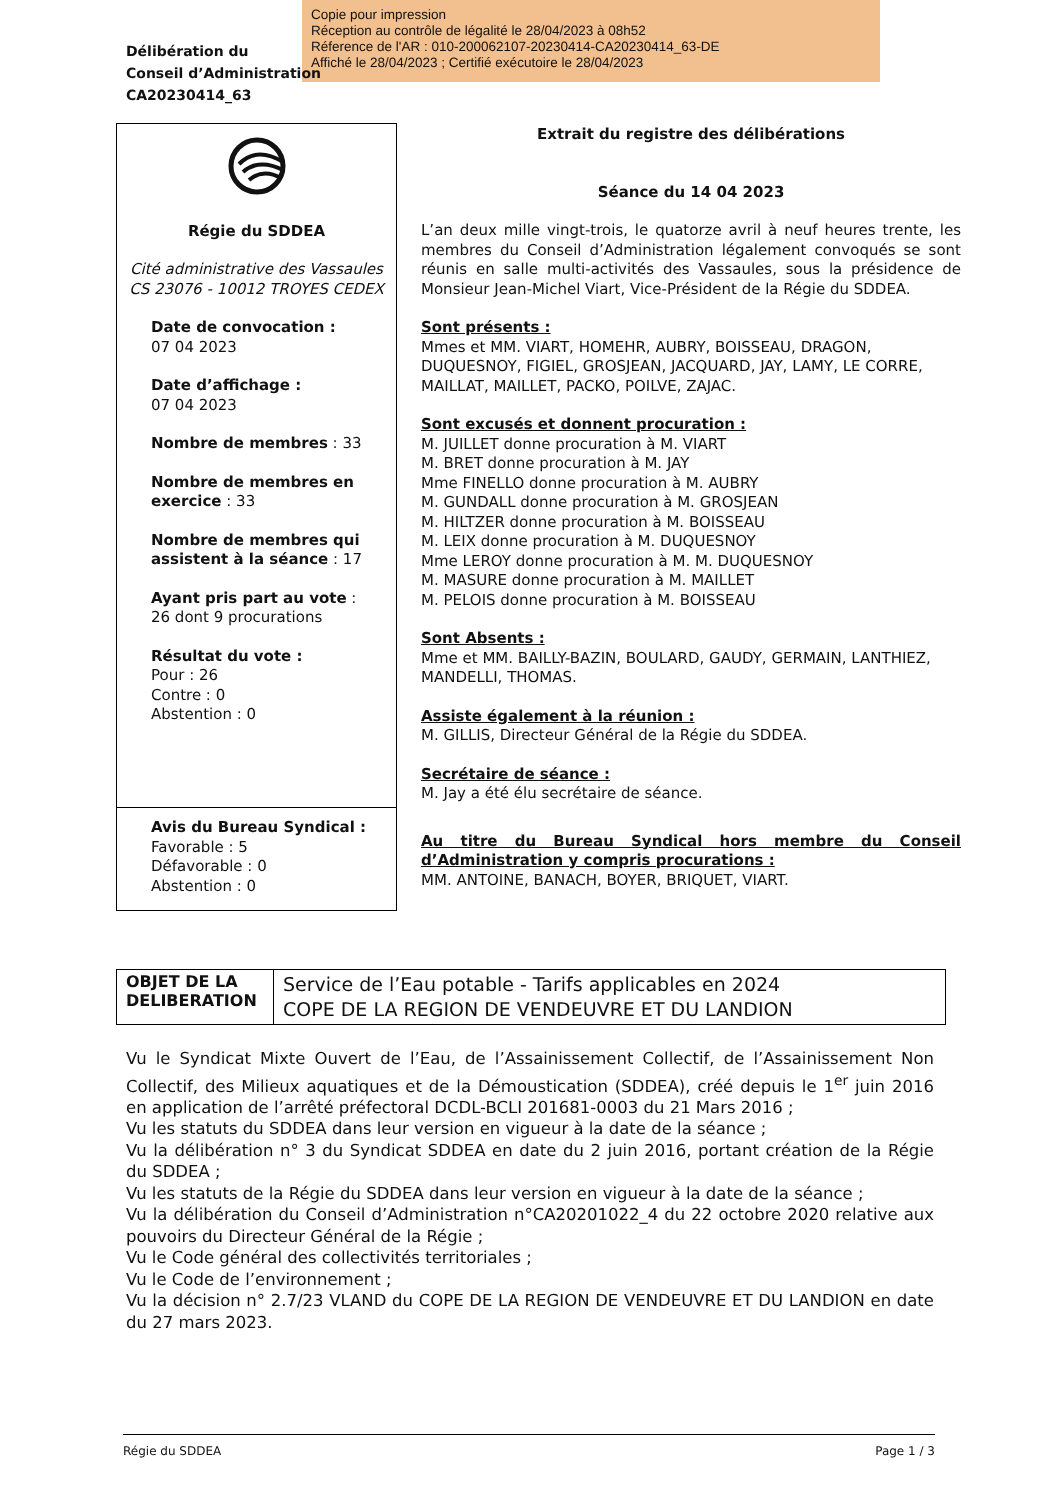Copie pour impression
Réception au contrôle de légalité le 28/04/2023 à 08h52
Réference de l'AR : 010-200062107-20230414-CA20230414_63-DE
Affiché le 28/04/2023 ; Certifié exécutoire le 28/04/2023
Délibération du
Conseil d’Administration
CA20230414_63
Régie du SDDEA
Cité administrative des Vassaules
CS 23076 - 10012 TROYES CEDEX
Date de convocation :
07 04 2023
Date d’affichage :
07 04 2023
Nombre de membres : 33
Nombre de membres en exercice : 33
Nombre de membres qui assistent à la séance : 17
Ayant pris part au vote :
26 dont 9 procurations
Résultat du vote :
Pour : 26
Contre : 0
Abstention : 0
Avis du Bureau Syndical :
Favorable : 5
Défavorable : 0
Abstention : 0
Extrait du registre des délibérations
Séance du 14 04 2023
L’an deux mille vingt-trois, le quatorze avril à neuf heures trente, les membres du Conseil d’Administration légalement convoqués se sont réunis en salle multi-activités des Vassaules, sous la présidence de Monsieur Jean-Michel Viart, Vice-Président de la Régie du SDDEA.
Sont présents :
Mmes et MM. VIART, HOMEHR, AUBRY, BOISSEAU, DRAGON, DUQUESNOY, FIGIEL, GROSJEAN, JACQUARD, JAY, LAMY, LE CORRE, MAILLAT, MAILLET, PACKO, POILVE, ZAJAC.
Sont excusés et donnent procuration :
M. JUILLET donne procuration à M. VIART
M. BRET donne procuration à M. JAY
Mme FINELLO donne procuration à M. AUBRY
M. GUNDALL donne procuration à M. GROSJEAN
M. HILTZER donne procuration à M. BOISSEAU
M. LEIX donne procuration à M. DUQUESNOY
Mme LEROY donne procuration à M. M. DUQUESNOY
M. MASURE donne procuration à M. MAILLET
M. PELOIS donne procuration à M. BOISSEAU
Sont Absents :
Mme et MM. BAILLY-BAZIN, BOULARD, GAUDY, GERMAIN, LANTHIEZ, MANDELLI, THOMAS.
Assiste également à la réunion :
M. GILLIS, Directeur Général de la Régie du SDDEA.
Secrétaire de séance :
M. Jay a été élu secrétaire de séance.
Au titre du Bureau Syndical hors membre du Conseil d’Administration y compris procurations :
MM. ANTOINE, BANACH, BOYER, BRIQUET, VIART.
| OBJET DE LA DELIBERATION | Service de l’Eau potable - Tarifs applicables en 2024 COPE DE LA REGION DE VENDEUVRE ET DU LANDION |
Vu le Syndicat Mixte Ouvert de l’Eau, de l’Assainissement Collectif, de l’Assainissement Non Collectif, des Milieux aquatiques et de la Démoustication (SDDEA), créé depuis le 1<sup>er</sup> juin 2016 en application de l’arrêté préfectoral DCDL-BCLI 201681-0003 du 21 Mars 2016 ;
Vu les statuts du SDDEA dans leur version en vigueur à la date de la séance ;
Vu la délibération n° 3 du Syndicat SDDEA en date du 2 juin 2016, portant création de la Régie du SDDEA ;
Vu les statuts de la Régie du SDDEA dans leur version en vigueur à la date de la séance ;
Vu la délibération du Conseil d’Administration n°CA20201022_4 du 22 octobre 2020 relative aux pouvoirs du Directeur Général de la Régie ;
Vu le Code général des collectivités territoriales ;
Vu le Code de l’environnement ;
Vu la décision n° 2.7/23 VLAND du COPE DE LA REGION DE VENDEUVRE ET DU LANDION en date du 27 mars 2023.
Régie du SDDEA Page 1 / 3